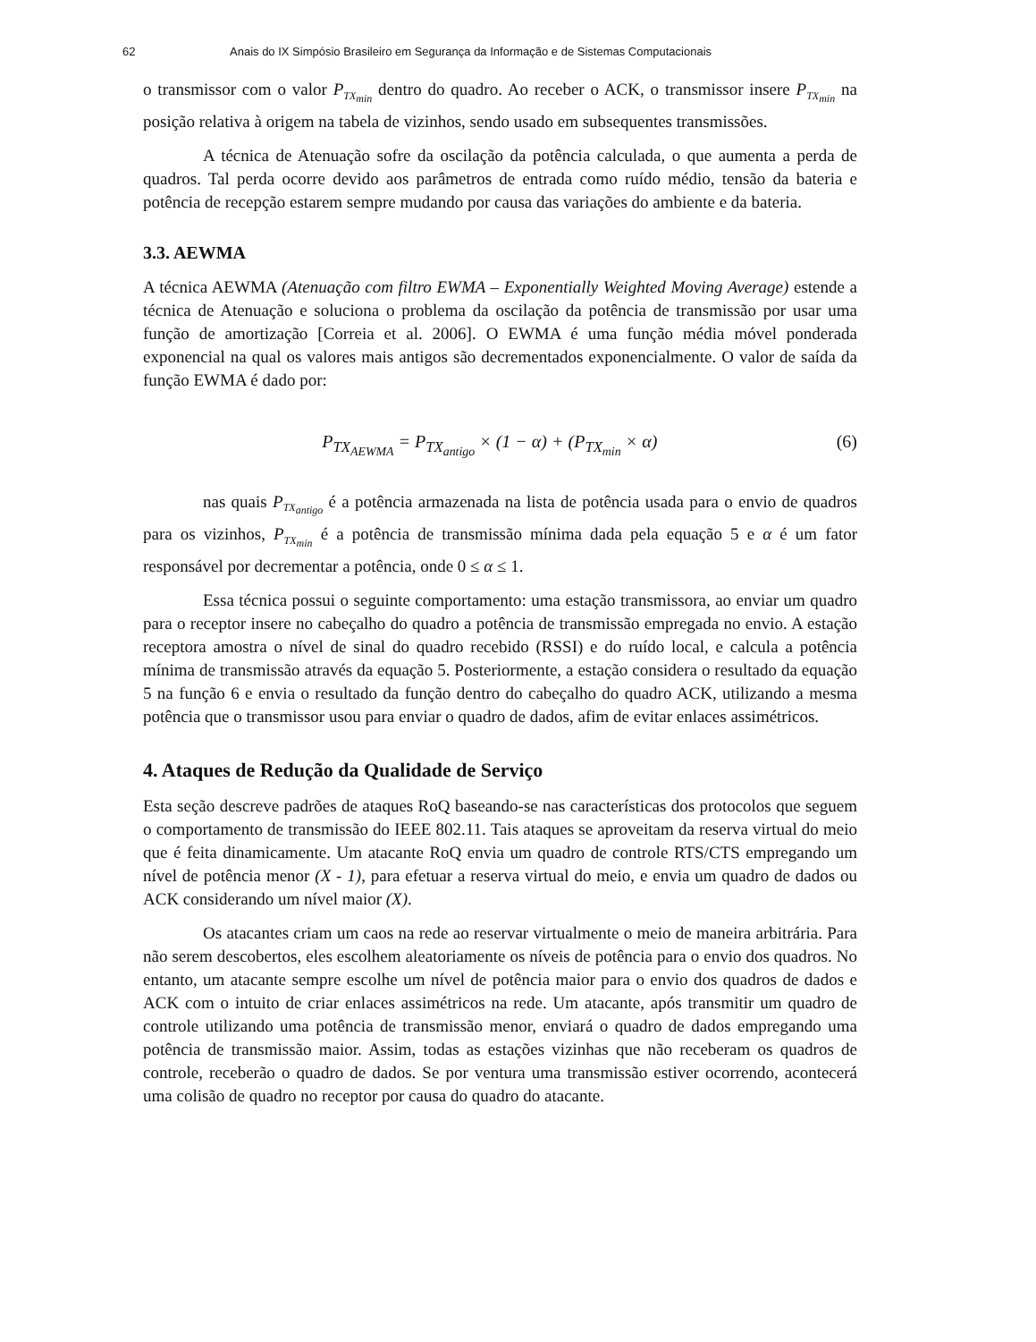62 Anais do IX Simpósio Brasileiro em Segurança da Informação e de Sistemas Computacionais
o transmissor com o valor P<sub>TX<sub>min</sub></sub> dentro do quadro. Ao receber o ACK, o transmissor insere P<sub>TX<sub>min</sub></sub> na posição relativa à origem na tabela de vizinhos, sendo usado em subsequentes transmissões.
A técnica de Atenuação sofre da oscilação da potência calculada, o que aumenta a perda de quadros. Tal perda ocorre devido aos parâmetros de entrada como ruído médio, tensão da bateria e potência de recepção estarem sempre mudando por causa das variações do ambiente e da bateria.
3.3. AEWMA
A técnica AEWMA (Atenuação com filtro EWMA – Exponentially Weighted Moving Average) estende a técnica de Atenuação e soluciona o problema da oscilação da potência de transmissão por usar uma função de amortização [Correia et al. 2006]. O EWMA é uma função média móvel ponderada exponencial na qual os valores mais antigos são decrementados exponencialmente. O valor de saída da função EWMA é dado por:
P<sub>TX<sub>AEWMA</sub></sub> = P<sub>TX<sub>antigo</sub></sub> × (1 − α) + (P<sub>TX<sub>min</sub></sub> × α) (6)
nas quais P<sub>TX<sub>antigo</sub></sub> é a potência armazenada na lista de potência usada para o envio de quadros para os vizinhos, P<sub>TX<sub>min</sub></sub> é a potência de transmissão mínima dada pela equação 5 e α é um fator responsável por decrementar a potência, onde 0 ≤ α ≤ 1.
Essa técnica possui o seguinte comportamento: uma estação transmissora, ao enviar um quadro para o receptor insere no cabeçalho do quadro a potência de transmissão empregada no envio. A estação receptora amostra o nível de sinal do quadro recebido (RSSI) e do ruído local, e calcula a potência mínima de transmissão através da equação 5. Posteriormente, a estação considera o resultado da equação 5 na função 6 e envia o resultado da função dentro do cabeçalho do quadro ACK, utilizando a mesma potência que o transmissor usou para enviar o quadro de dados, afim de evitar enlaces assimétricos.
4. Ataques de Redução da Qualidade de Serviço
Esta seção descreve padrões de ataques RoQ baseando-se nas características dos protocolos que seguem o comportamento de transmissão do IEEE 802.11. Tais ataques se aproveitam da reserva virtual do meio que é feita dinamicamente. Um atacante RoQ envia um quadro de controle RTS/CTS empregando um nível de potência menor (X - 1), para efetuar a reserva virtual do meio, e envia um quadro de dados ou ACK considerando um nível maior (X).
Os atacantes criam um caos na rede ao reservar virtualmente o meio de maneira arbitrária. Para não serem descobertos, eles escolhem aleatoriamente os níveis de potência para o envio dos quadros. No entanto, um atacante sempre escolhe um nível de potência maior para o envio dos quadros de dados e ACK com o intuito de criar enlaces assimétricos na rede. Um atacante, após transmitir um quadro de controle utilizando uma potência de transmissão menor, enviará o quadro de dados empregando uma potência de transmissão maior. Assim, todas as estações vizinhas que não receberam os quadros de controle, receberão o quadro de dados. Se por ventura uma transmissão estiver ocorrendo, acontecerá uma colisão de quadro no receptor por causa do quadro do atacante.